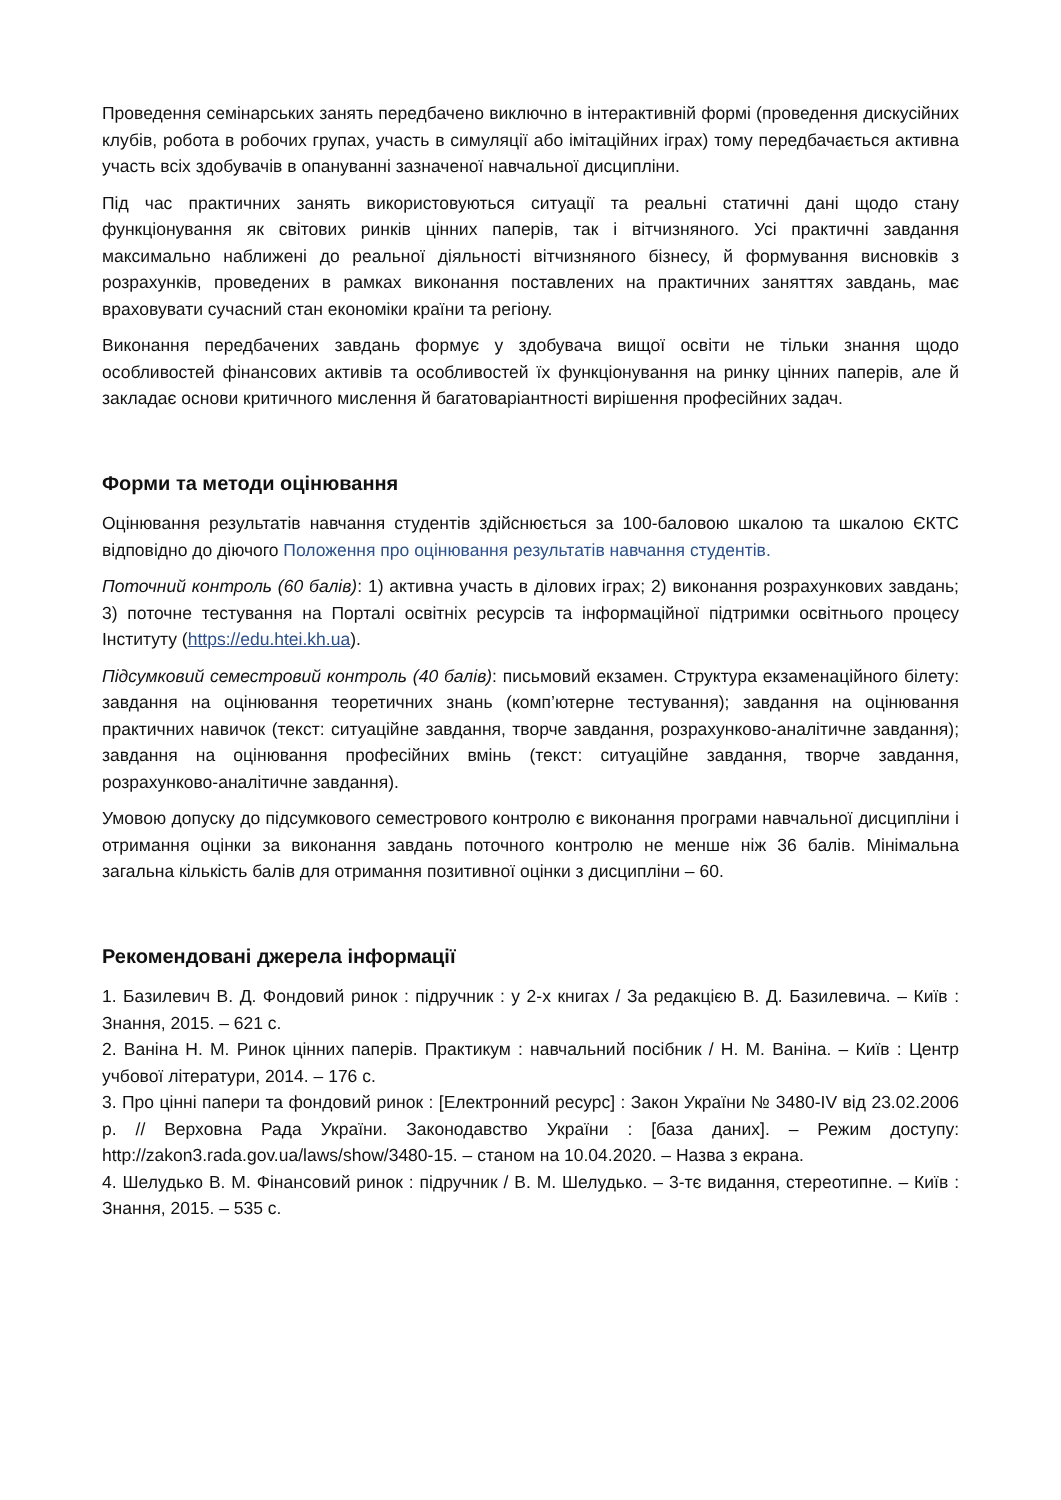Проведення семінарських занять передбачено виключно в інтерактивній формі (проведення дискусійних клубів, робота в робочих групах, участь в симуляції або імітаційних іграх) тому передбачається активна участь всіх здобувачів в опануванні зазначеної навчальної дисципліни.
Під час практичних занять використовуються ситуації та реальні статичні дані щодо стану функціонування як світових ринків цінних паперів, так і вітчизняного. Усі практичні завдання максимально наближені до реальної діяльності вітчизняного бізнесу, й формування висновків з розрахунків, проведених в рамках виконання поставлених на практичних заняттях завдань, має враховувати сучасний стан економіки країни та регіону.
Виконання передбачених завдань формує у здобувача вищої освіти не тільки знання щодо особливостей фінансових активів та особливостей їх функціонування на ринку цінних паперів, але й закладає основи критичного мислення й багатоваріантності вирішення професійних задач.
Форми та методи оцінювання
Оцінювання результатів навчання студентів здійснюється за 100-баловою шкалою та шкалою ЄКТС відповідно до діючого Положення про оцінювання результатів навчання студентів.
Поточний контроль (60 балів): 1) активна участь в ділових іграх; 2) виконання розрахункових завдань; 3) поточне тестування на Порталі освітніх ресурсів та інформаційної підтримки освітнього процесу Інституту (https://edu.htei.kh.ua).
Підсумковий семестровий контроль (40 балів): письмовий екзамен. Структура екзаменаційного білету: завдання на оцінювання теоретичних знань (комп’ютерне тестування); завдання на оцінювання практичних навичок (текст: ситуаційне завдання, творче завдання, розрахунково-аналітичне завдання); завдання на оцінювання професійних вмінь (текст: ситуаційне завдання, творче завдання, розрахунково-аналітичне завдання).
Умовою допуску до підсумкового семестрового контролю є виконання програми навчальної дисципліни і отримання оцінки за виконання завдань поточного контролю не менше ніж 36 балів. Мінімальна загальна кількість балів для отримання позитивної оцінки з дисципліни – 60.
Рекомендовані джерела інформації
1. Базилевич В. Д. Фондовий ринок : підручник : у 2-х книгах / За редакцією В. Д. Базилевича. – Київ : Знання, 2015. – 621 с.
2. Ваніна Н. М. Ринок цінних паперів. Практикум : навчальний посібник / Н. М. Ваніна. – Київ : Центр учбової літератури, 2014. – 176 с.
3. Про цінні папери та фондовий ринок : [Електронний ресурс] : Закон України № 3480-IV від 23.02.2006 р. // Верховна Рада України. Законодавство України : [база даних]. – Режим доступу: http://zakon3.rada.gov.ua/laws/show/3480-15. – станом на 10.04.2020. – Назва з екрана.
4. Шелудько В. М. Фінансовий ринок : підручник / В. М. Шелудько. – 3-тє видання, стереотипне. – Київ : Знання, 2015. – 535 с.